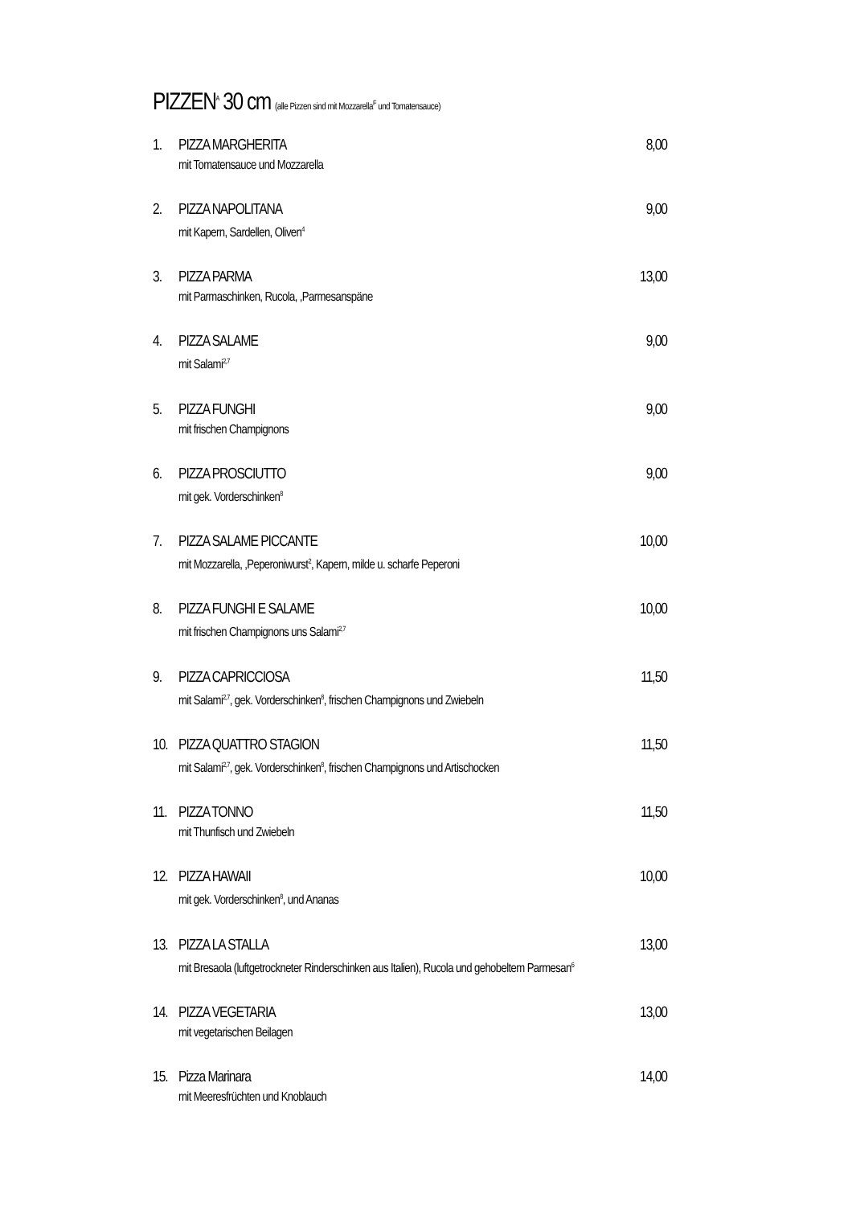PIZZEN<sup>A</sup> 30 cm (alle Pizzen sind mit Mozzarella<sup>F</sup> und Tomatensauce)
1. PIZZA MARGHERITA 8,00
mit Tomatensauce und Mozzarella
2. PIZZA NAPOLITANA 9,00
mit Kapern, Sardellen, Oliven<sup>4</sup>
3. PIZZA PARMA 13,00
mit Parmaschinken, Rucola, ,Parmesanspäne
4. PIZZA SALAME 9,00
mit Salami<sup>2,7</sup>
5. PIZZA FUNGHI 9,00
mit frischen Champignons
6. PIZZA PROSCIUTTO 9,00
mit gek. Vorderschinken<sup>8</sup>
7. PIZZA SALAME PICCANTE 10,00
mit Mozzarella, ,Peperoniwurst<sup>2</sup>, Kapern, milde u. scharfe Peperoni
8. PIZZA FUNGHI E SALAME 10,00
mit frischen Champignons uns Salami<sup>2,7</sup>
9. PIZZA CAPRICCIOSA 11,50
mit Salami<sup>2,7</sup>, gek. Vorderschinken<sup>8</sup>, frischen Champignons und Zwiebeln
10. PIZZA QUATTRO STAGION 11,50
mit Salami<sup>2,7</sup>, gek. Vorderschinken<sup>8</sup>, frischen Champignons und Artischocken
11. PIZZA TONNO 11,50
mit Thunfisch und Zwiebeln
12. PIZZA HAWAII 10,00
mit gek. Vorderschinken<sup>8</sup>, und Ananas
13. PIZZA LA STALLA 13,00
mit Bresaola (luftgetrockneter Rinderschinken aus Italien), Rucola und gehobeltem Parmesan<sup>6</sup>
14. PIZZA VEGETARIA 13,00
mit vegetarischen Beilagen
15. Pizza Marinara 14,00
mit Meeresfrüchten und Knoblauch